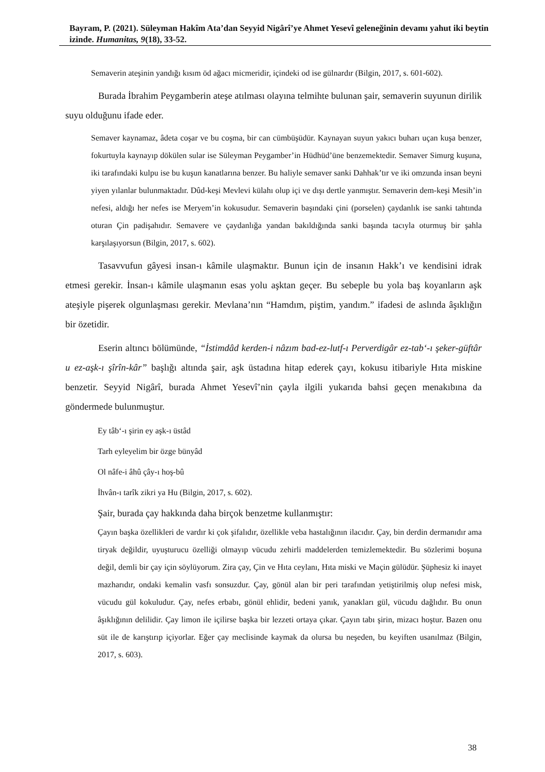Bayram, P. (2021). Süleyman Hakîm Ata’dan Seyyid Nigârî’ye Ahmet Yesevî geleneğinin devamı yahut iki beytin izinde. Humanitas, 9(18), 33-52.
Semaverin ateşinin yandığı kısım öd ağacı micmeridir, içindeki od ise gülnardır (Bilgin, 2017, s. 601-602).
Burada İbrahim Peygamberin ateşe atılması olayına telmihte bulunan şair, semaverin suyunun dirilik suyu olduğunu ifade eder.
Semaver kaynamaz, âdeta coşar ve bu coşma, bir can cümbüşüdür. Kaynayan suyun yakıcı buharı uçan kuşa benzer, fokurtuyla kaynayıp dökülen sular ise Süleyman Peygamber’in Hüdhüd’üne benzemektedir. Semaver Simurg kuşuna, iki tarafındaki kulpu ise bu kuşun kanatlarına benzer. Bu haliyle semaver sanki Dahhak’tır ve iki omzunda insan beyni yiyen yılanlar bulunmaktadır. Dûd-keşi Mevlevi külahı olup içi ve dışı dertle yanmıştır. Semaverin dem-keşi Mesih’in nefesi, aldığı her nefes ise Meryem’in kokusudur. Semaverin başındaki çini (porselen) çaydanlık ise sanki tahtında oturan Çin padişahıdır. Semavere ve çaydanlığa yandan bakıldığında sanki başında tacıyla oturmuş bir şahla karşılaşıyorsun (Bilgin, 2017, s. 602).
Tasavvufun gâyesi insan-ı kâmile ulaşmaktır. Bunun için de insanın Hakk’ı ve kendisini idrak etmesi gerekir. İnsan-ı kâmile ulaşmanın esas yolu aşktan geçer. Bu sebeple bu yola baş koyanların aşk ateşiyle pişerek olgunlaşması gerekir. Mevlana’nın “Hamdım, piştim, yandım.” ifadesi de aslında âşıklığın bir özetidir.
Eserin altıncı bölümünde, “İstimdâd kerden-i nâzım bad-ez-lutf-ı Perverdigâr ez-tab‘-ı şeker-güftâr u ez-aşk-ı şîrîn-kâr” başlığı altında şair, aşk üstadına hitap ederek çayı, kokusu itibariyle Hıta miskine benzetir. Seyyid Nigârî, burada Ahmet Yesevî’nin çayla ilgili yukarıda bahsi geçen menakıbına da göndermede bulunmuştur.
Ey tâb‘-ı şirin ey aşk-ı üstâd
Tarh eyleyelim bir özge bünyâd
Ol nâfe-i âhû çây-ı hoş-bû
İhvân-ı tarîk zikri ya Hu (Bilgin, 2017, s. 602).
Şair, burada çay hakkında daha birçok benzetme kullanmıştır:
Çayın başka özellikleri de vardır ki çok şifalıdır, özellikle veba hastalığının ilacıdır. Çay, bin derdin dermanıdır ama tiryak değildir, uyuşturucu özelliği olmayıp vücudu zehirli maddelerden temizlemektedir. Bu sözlerimi boşuna değil, demli bir çay için söylüyorum. Zira çay, Çin ve Hıta ceylanı, Hıta miski ve Maçin gülüdür. Şüphesiz ki inayet mazharıdır, ondaki kemalin vasfı sonsuzdur. Çay, gönül alan bir peri tarafından yetiştirilmiş olup nefesi misk, vücudu gül kokuludur. Çay, nefes erbabı, gönül ehlidir, bedeni yanık, yanakları gül, vücudu dağlıdır. Bu onun âşıklığının delilidir. Çay limon ile içilirse başka bir lezzeti ortaya çıkar. Çayın tabı şirin, mizacı hoştur. Bazen onu süt ile de karıştırıp içiyorlar. Eğer çay meclisinde kaymak da olursa bu neşeden, bu keyiften usanılmaz (Bilgin, 2017, s. 603).
38